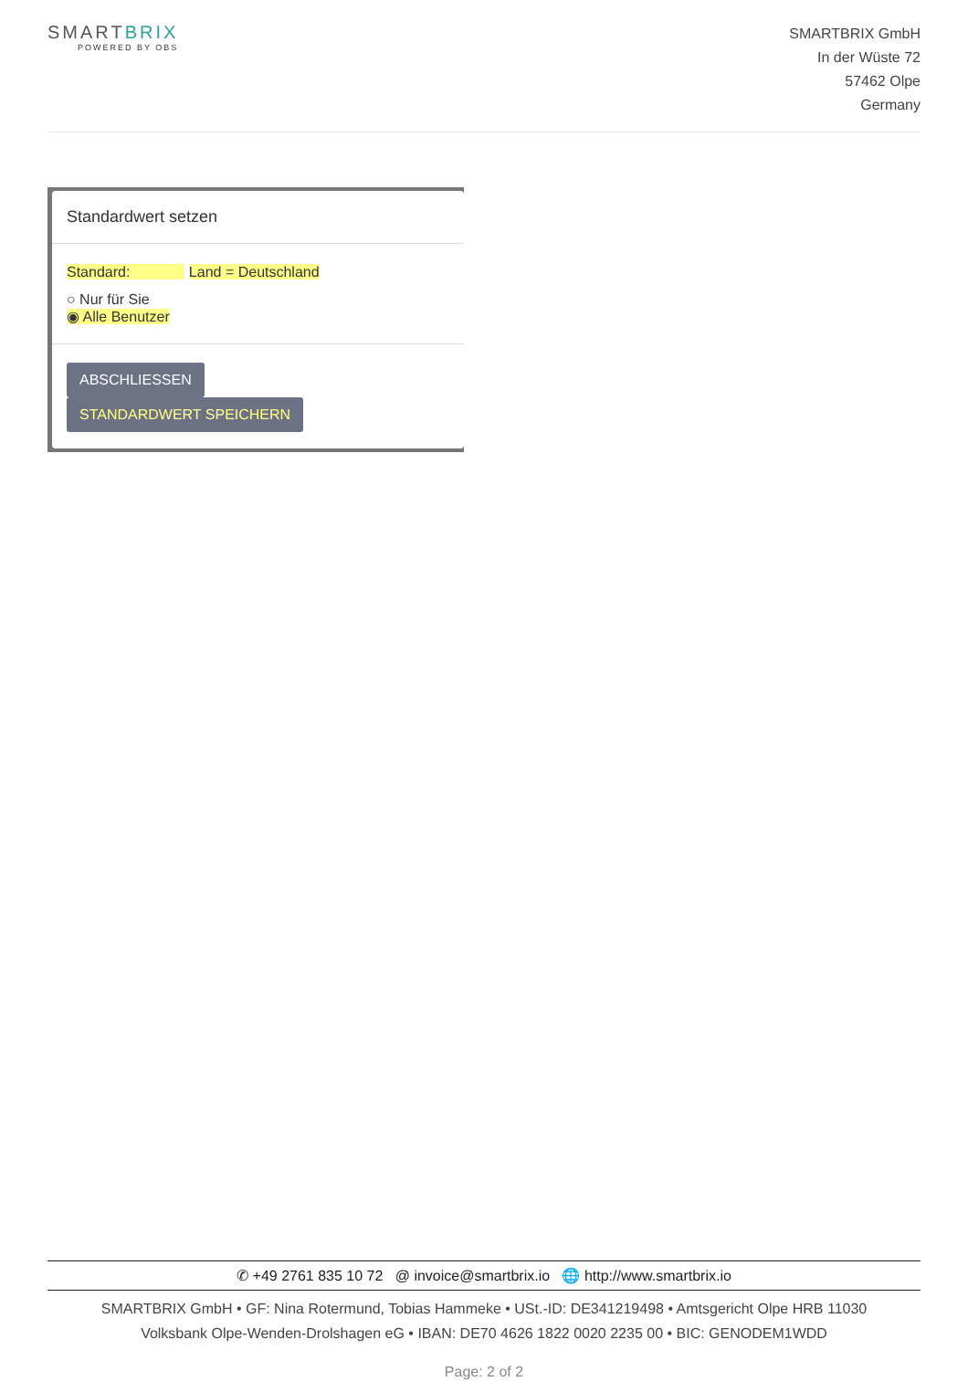SMARTBRIX
POWERED BY OBS
SMARTBRIX GmbH
In der Wüste 72
57462 Olpe
Germany
Standardwert setzen
Standard: Land = Deutschland
○ Nur für Sie
◉ Alle Benutzer
ABSCHLIESSEN STANDARDWERT SPEICHERN
✆ +49 2761 835 10 72 @ invoice@smartbrix.io 🌐 http://www.smartbrix.io
SMARTBRIX GmbH • GF: Nina Rotermund, Tobias Hammeke • USt.-ID: DE341219498 • Amtsgericht Olpe HRB 11030
Volksbank Olpe-Wenden-Drolshagen eG • IBAN: DE70 4626 1822 0020 2235 00 • BIC: GENODEM1WDD
Page: 2 of 2